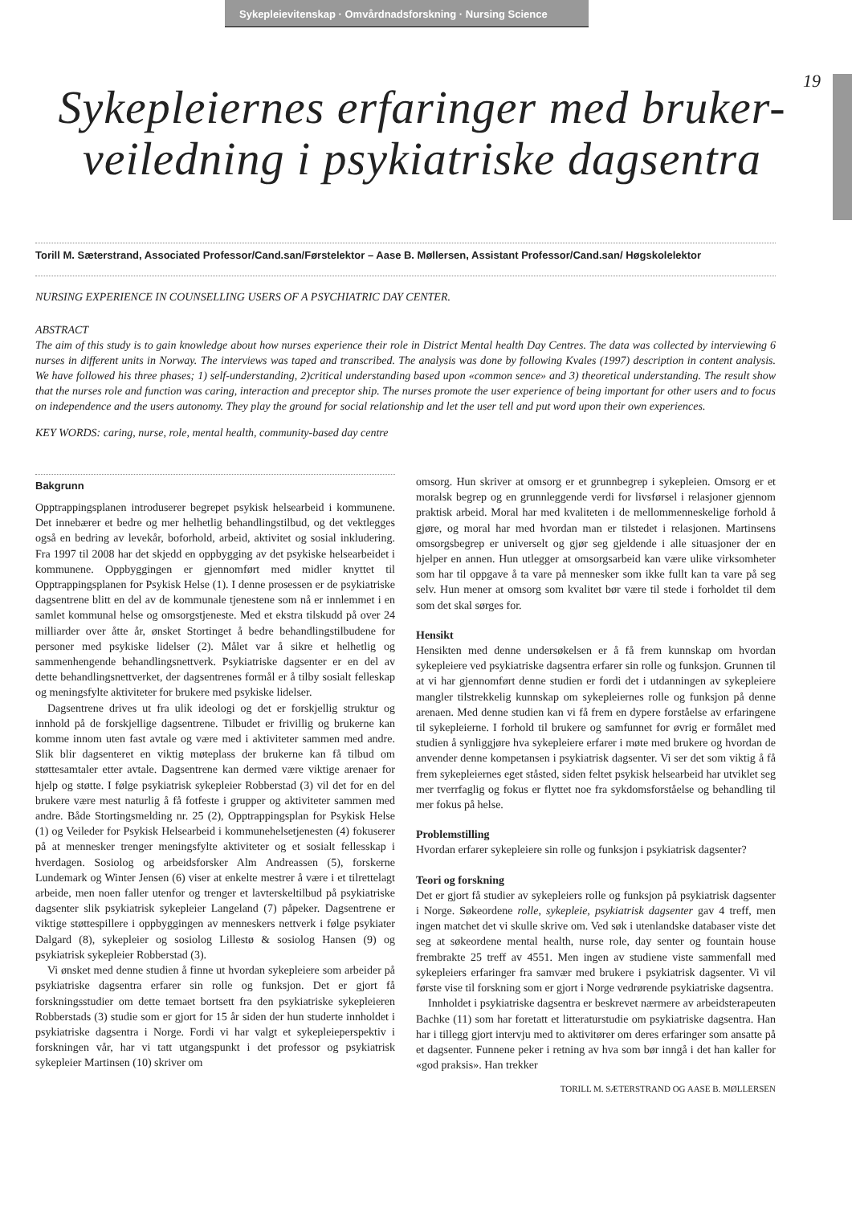Sykepleievitenskap · Omvårdnadsforskning · Nursing Science
19
Sykepleiernes erfaringer med bruker-veiledning i psykiatriske dagsentra
Torill M. Sæterstrand, Associated Professor/Cand.san/Førstelektor – Aase B. Møllersen, Assistant Professor/Cand.san/ Høgskolelektor
NURSING EXPERIENCE IN COUNSELLING USERS OF A PSYCHIATRIC DAY CENTER.
ABSTRACT
The aim of this study is to gain knowledge about how nurses experience their role in District Mental health Day Centres. The data was collected by interviewing 6 nurses in different units in Norway. The interviews was taped and transcribed. The analysis was done by following Kvales (1997) description in content analysis. We have followed his three phases; 1) self-understanding, 2)critical understanding based upon «common sence» and 3) theoretical understanding. The result show that the nurses role and function was caring, interaction and preceptor ship. The nurses promote the user experience of being important for other users and to focus on independence and the users autonomy. They play the ground for social relationship and let the user tell and put word upon their own experiences.
KEY WORDS: caring, nurse, role, mental health, community-based day centre
Bakgrunn
Opptrappingsplanen introduserer begrepet psykisk helsearbeid i kommunene. Det innebærer et bedre og mer helhetlig behandlingstilbud, og det vektlegges også en bedring av levekår, boforhold, arbeid, aktivitet og sosial inkludering. Fra 1997 til 2008 har det skjedd en oppbygging av det psykiske helsearbeidet i kommunene. Oppbyggingen er gjennomført med midler knyttet til Opptrappingsplanen for Psykisk Helse (1). I denne prosessen er de psykiatriske dagsentrene blitt en del av de kommunale tjenestene som nå er innlemmet i en samlet kommunal helse og omsorgstjeneste. Med et ekstra tilskudd på over 24 milliarder over åtte år, ønsket Stortinget å bedre behandlingstilbudene for personer med psykiske lidelser (2). Målet var å sikre et helhetlig og sammenhengende behandlingsnettverk. Psykiatriske dagsenter er en del av dette behandlingsnettverket, der dagsentrenes formål er å tilby sosialt felleskap og meningsfylte aktiviteter for brukere med psykiske lidelser.
Dagsentrene drives ut fra ulik ideologi og det er forskjellig struktur og innhold på de forskjellige dagsentrene. Tilbudet er frivillig og brukerne kan komme innom uten fast avtale og være med i aktiviteter sammen med andre. Slik blir dagsenteret en viktig møteplass der brukerne kan få tilbud om støttesamtaler etter avtale. Dagsentrene kan dermed være viktige arenaer for hjelp og støtte. I følge psykiatrisk sykepleier Robberstad (3) vil det for en del brukere være mest naturlig å få fotfeste i grupper og aktiviteter sammen med andre. Både Stortingsmelding nr. 25 (2), Opptrappingsplan for Psykisk Helse (1) og Veileder for Psykisk Helsearbeid i kommunehelsetjenesten (4) fokuserer på at mennesker trenger meningsfylte aktiviteter og et sosialt fellesskap i hverdagen. Sosiolog og arbeidsforsker Alm Andreassen (5), forskerne Lundemark og Winter Jensen (6) viser at enkelte mestrer å være i et tilrettelagt arbeide, men noen faller utenfor og trenger et lavterskeltilbud på psykiatriske dagsenter slik psykiatrisk sykepleier Langeland (7) påpeker. Dagsentrene er viktige støttespillere i oppbyggingen av menneskers nettverk i følge psykiater Dalgard (8), sykepleier og sosiolog Lillestø & sosiolog Hansen (9) og psykiatrisk sykepleier Robberstad (3).
Vi ønsket med denne studien å finne ut hvordan sykepleiere som arbeider på psykiatriske dagsentra erfarer sin rolle og funksjon. Det er gjort få forskningsstudier om dette temaet bortsett fra den psykiatriske sykepleieren Robberstads (3) studie som er gjort for 15 år siden der hun studerte innholdet i psykiatriske dagsentra i Norge. Fordi vi har valgt et sykepleieperspektiv i forskningen vår, har vi tatt utgangspunkt i det professor og psykiatrisk sykepleier Martinsen (10) skriver om
omsorg. Hun skriver at omsorg er et grunnbegrep i sykepleien. Omsorg er et moralsk begrep og en grunnleggende verdi for livsførsel i relasjoner gjennom praktisk arbeid. Moral har med kvaliteten i de mellommenneskelige forhold å gjøre, og moral har med hvordan man er tilstedet i relasjonen. Martinsens omsorgsbegrep er universelt og gjør seg gjeldende i alle situasjoner der en hjelper en annen. Hun utlegger at omsorgsarbeid kan være ulike virksomheter som har til oppgave å ta vare på mennesker som ikke fullt kan ta vare på seg selv. Hun mener at omsorg som kvalitet bør være til stede i forholdet til dem som det skal sørges for.
Hensikt
Hensikten med denne undersøkelsen er å få frem kunnskap om hvordan sykepleiere ved psykiatriske dagsentra erfarer sin rolle og funksjon. Grunnen til at vi har gjennomført denne studien er fordi det i utdanningen av sykepleiere mangler tilstrekkelig kunnskap om sykepleiernes rolle og funksjon på denne arenaen. Med denne studien kan vi få frem en dypere forståelse av erfaringene til sykepleierne. I forhold til brukere og samfunnet for øvrig er formålet med studien å synliggjøre hva sykepleiere erfarer i møte med brukere og hvordan de anvender denne kompetansen i psykiatrisk dagsenter. Vi ser det som viktig å få frem sykepleiernes eget ståsted, siden feltet psykisk helsearbeid har utviklet seg mer tverrfaglig og fokus er flyttet noe fra sykdomsforståelse og behandling til mer fokus på helse.
Problemstilling
Hvordan erfarer sykepleiere sin rolle og funksjon i psykiatrisk dagsenter?
Teori og forskning
Det er gjort få studier av sykepleiers rolle og funksjon på psykiatrisk dagsenter i Norge. Søkeordene rolle, sykepleie, psykiatrisk dagsenter gav 4 treff, men ingen matchet det vi skulle skrive om. Ved søk i utenlandske databaser viste det seg at søkeordene mental health, nurse role, day senter og fountain house frembrakte 25 treff av 4551. Men ingen av studiene viste sammenfall med sykepleiers erfaringer fra samvær med brukere i psykiatrisk dagsenter. Vi vil første vise til forskning som er gjort i Norge vedrørende psykiatriske dagsentra.
Innholdet i psykiatriske dagsentra er beskrevet nærmere av arbeidsterapeuten Bachke (11) som har foretatt et litteraturstudie om psykiatriske dagsentra. Han har i tillegg gjort intervju med to aktivitører om deres erfaringer som ansatte på et dagsenter. Funnene peker i retning av hva som bør inngå i det han kaller for «god praksis». Han trekker
TORILL M. SÆTERSTRAND OG AASE B. MØLLERSEN